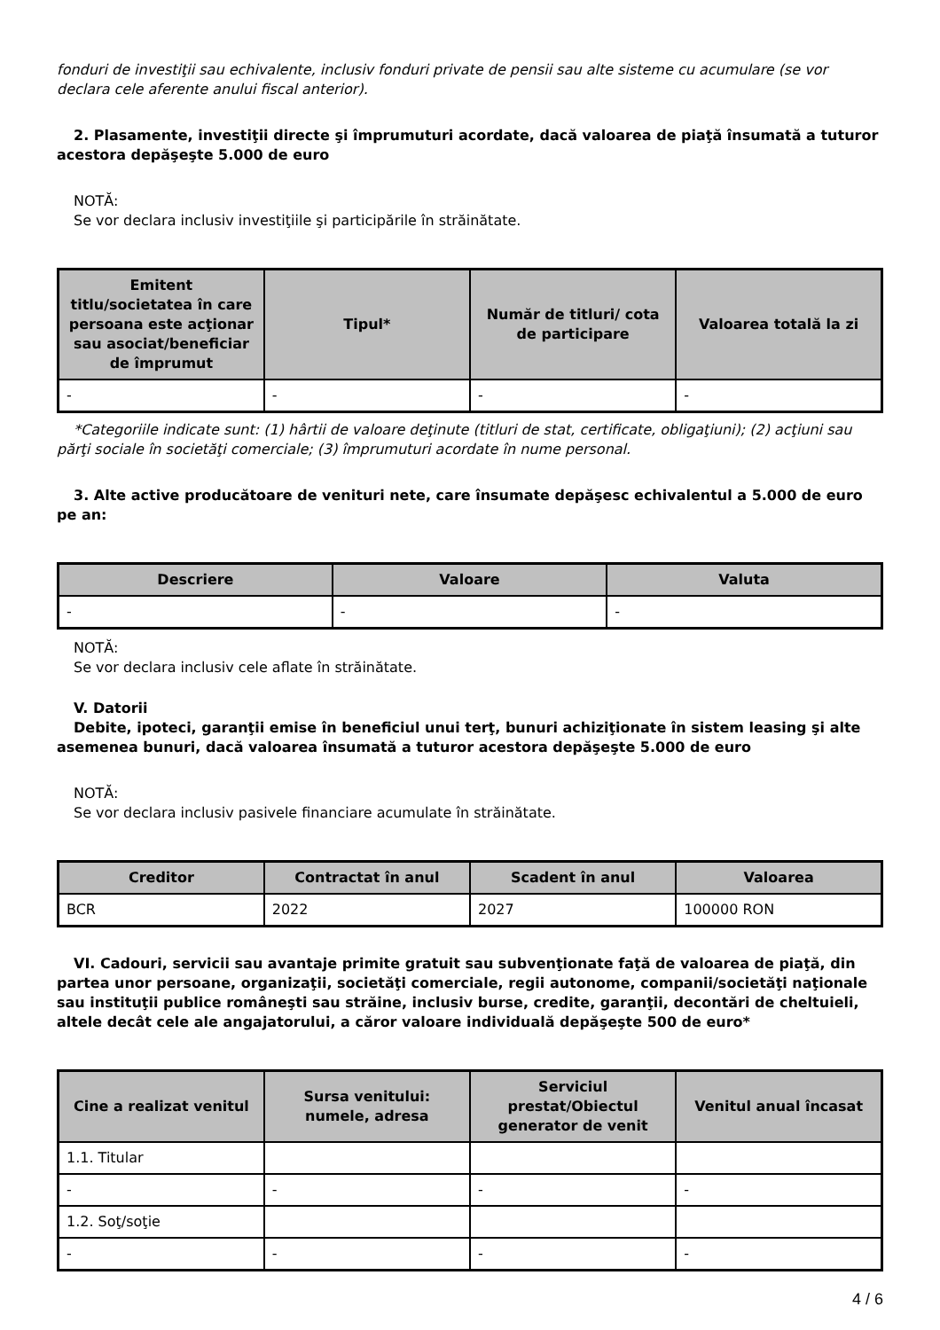fonduri de investiţii sau echivalente, inclusiv fonduri private de pensii sau alte sisteme cu acumulare (se vor declara cele aferente anului fiscal anterior).
2. Plasamente, investiţii directe şi împrumuturi acordate, dacă valoarea de piaţă însumată a tuturor acestora depăşeşte 5.000 de euro
NOTĂ:
Se vor declara inclusiv investiţiile şi participările în străinătate.
| Emitent titlu/societatea în care persoana este acţionar sau asociat/beneficiar de împrumut | Tipul* | Număr de titluri/ cota de participare | Valoarea totală la zi |
| --- | --- | --- | --- |
| - | - | - | - |
*Categoriile indicate sunt: (1) hârtii de valoare deţinute (titluri de stat, certificate, obligaţiuni); (2) acţiuni sau părţi sociale în societăţi comerciale; (3) împrumuturi acordate în nume personal.
3. Alte active producătoare de venituri nete, care însumate depăşesc echivalentul a 5.000 de euro pe an:
| Descriere | Valoare | Valuta |
| --- | --- | --- |
| - | - | - |
NOTĂ:
Se vor declara inclusiv cele aflate în străinătate.
V. Datorii
Debite, ipoteci, garanţii emise în beneficiul unui terţ, bunuri achiziţionate în sistem leasing şi alte asemenea bunuri, dacă valoarea însumată a tuturor acestora depăşeşte 5.000 de euro
NOTĂ:
Se vor declara inclusiv pasivele financiare acumulate în străinătate.
| Creditor | Contractat în anul | Scadent în anul | Valoarea |
| --- | --- | --- | --- |
| BCR | 2022 | 2027 | 100000 RON |
VI. Cadouri, servicii sau avantaje primite gratuit sau subvenţionate faţă de valoarea de piaţă, din partea unor persoane, organizaţii, societăţi comerciale, regii autonome, companii/societăţi naţionale sau instituţii publice româneşti sau străine, inclusiv burse, credite, garanţii, decontări de cheltuieli, altele decât cele ale angajatorului, a căror valoare individuală depăşeşte 500 de euro*
| Cine a realizat venitul | Sursa venitului: numele, adresa | Serviciul prestat/Obiectul generator de venit | Venitul anual încasat |
| --- | --- | --- | --- |
| 1.1. Titular | | | |
| - | - | - | - |
| 1.2. Soţ/soţie | | | |
| - | - | - | - |
4 / 6